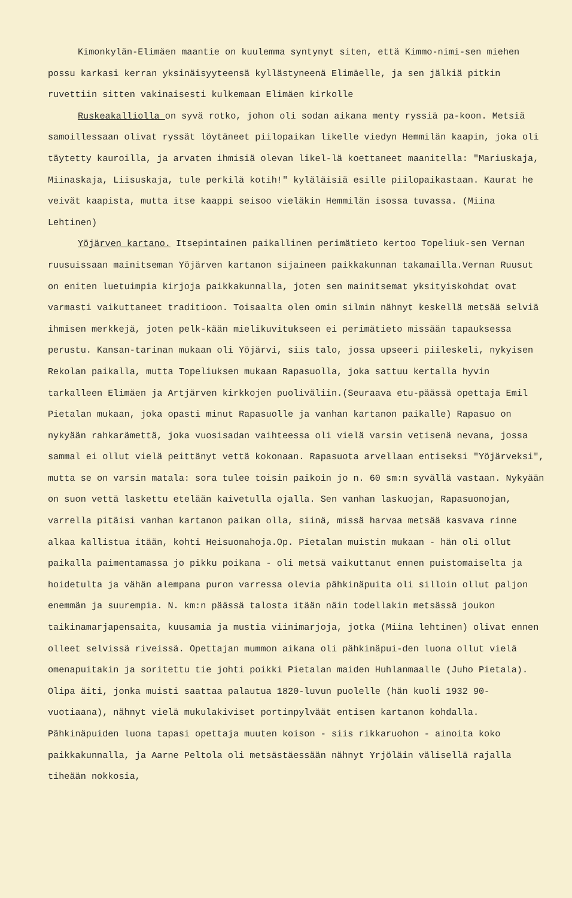Kimonkylän-Elimäen maantie on kuulemma syntynyt siten, että Kimmo-nimi-sen miehen possu karkasi kerran yksinäisyyteensä kyllästyneenä Elimäelle, ja sen jälkiä pitkin ruvettiin sitten vakinaisesti kulkemaan Elimäen kirkolle
Ruskeakalliolla on syvä rotko, johon oli sodan aikana menty ryssiä pa-koon. Metsiä samoillessaan olivat ryssät löytäneet piilopaikan likelle viedyn Hemmilän kaapin, joka oli täytetty kauroilla, ja arvaten ihmisiä olevan likel-lä koettaneet maanitella: "Mariuskaja, Miinaskaja, Liisuskaja, tule perkilä kotih!" kyläläisiä esille piilopaikastaan. Kaurat he veivät kaapista, mutta itse kaappi seisoo vieläkin Hemmilän isossa tuvassa. (Miina Lehtinen)
Yöjärven kartano. Itsepintainen paikallinen perimätieto kertoo Topeliuk-sen Vernan ruusuissaan mainitseman Yöjärven kartanon sijaineen paikkakunnan takamailla.Vernan Ruusut on eniten luetuimpia kirjoja paikkakunnalla, joten sen mainitsemat yksityiskohdat ovat varmasti vaikuttaneet traditioon. Toisaalta olen omin silmin nähnyt keskellä metsää selviä ihmisen merkkejä, joten pelk-kään mielikuvitukseen ei perimätieto missään tapauksessa perustu. Kansan-tarinan mukaan oli Yöjärvi, siis talo, jossa upseeri piileskeli, nykyisen Rekolan paikalla, mutta Topeliuksen mukaan Rapasuolla, joka sattuu kertalla hyvin tarkalleen Elimäen ja Artjärven kirkkojen puoliväliin.(Seuraava etu-päässä opettaja Emil Pietalan mukaan, joka opasti minut Rapasuolle ja vanhan kartanon paikalle) Rapasuo on nykyään rahkarämettä, joka vuosisadan vaihteessa oli vielä varsin vetisenä nevana, jossa sammal ei ollut vielä peittänyt vettä kokonaan. Rapasuota arvellaan entiseksi "Yöjärveksi", mutta se on varsin matala: sora tulee toisin paikoin jo n. 60 sm:n syvällä vastaan. Nykyään on suon vettä laskettu etelään kaivetulla ojalla. Sen vanhan laskuojan, Rapasuonojan, varrella pitäisi vanhan kartanon paikan olla, siinä, missä harvaa metsää kasvava rinne alkaa kallistua itään, kohti Heisuonahoja.Op. Pietalan muistin mukaan - hän oli ollut paikalla paimentamassa jo pikku poikana - oli metsä vaikuttanut ennen puistomaiselta ja hoidetulta ja vähän alempana puron varressa olevia pähkinäpuita oli silloin ollut paljon enemmän ja suurempia. N. km:n päässä talosta itään näin todellakin metsässä joukon taikinamarjapensaita, kuusamia ja mustia viinimarjoja, jotka (Miina lehtinen) olivat ennen olleet selvissä riveissä. Opettajan mummon aikana oli pähkinäpui-den luona ollut vielä omenapuitakin ja soritettu tie johti poikki Pietalan maiden Huhlanmaalle (Juho Pietala). Olipa äiti, jonka muisti saattaa palautua 1820-luvun puolelle (hän kuoli 1932 90-vuotiaana), nähnyt vielä mukulakiviset portinpylväät entisen kartanon kohdalla. Pähkinäpuiden luona tapasi opettaja muuten koison - siis rikkaruohon - ainoita koko paikkakunnalla, ja Aarne Peltola oli metsästäessään nähnyt Yrjöläin välisellä rajalla tiheään nokkosia,